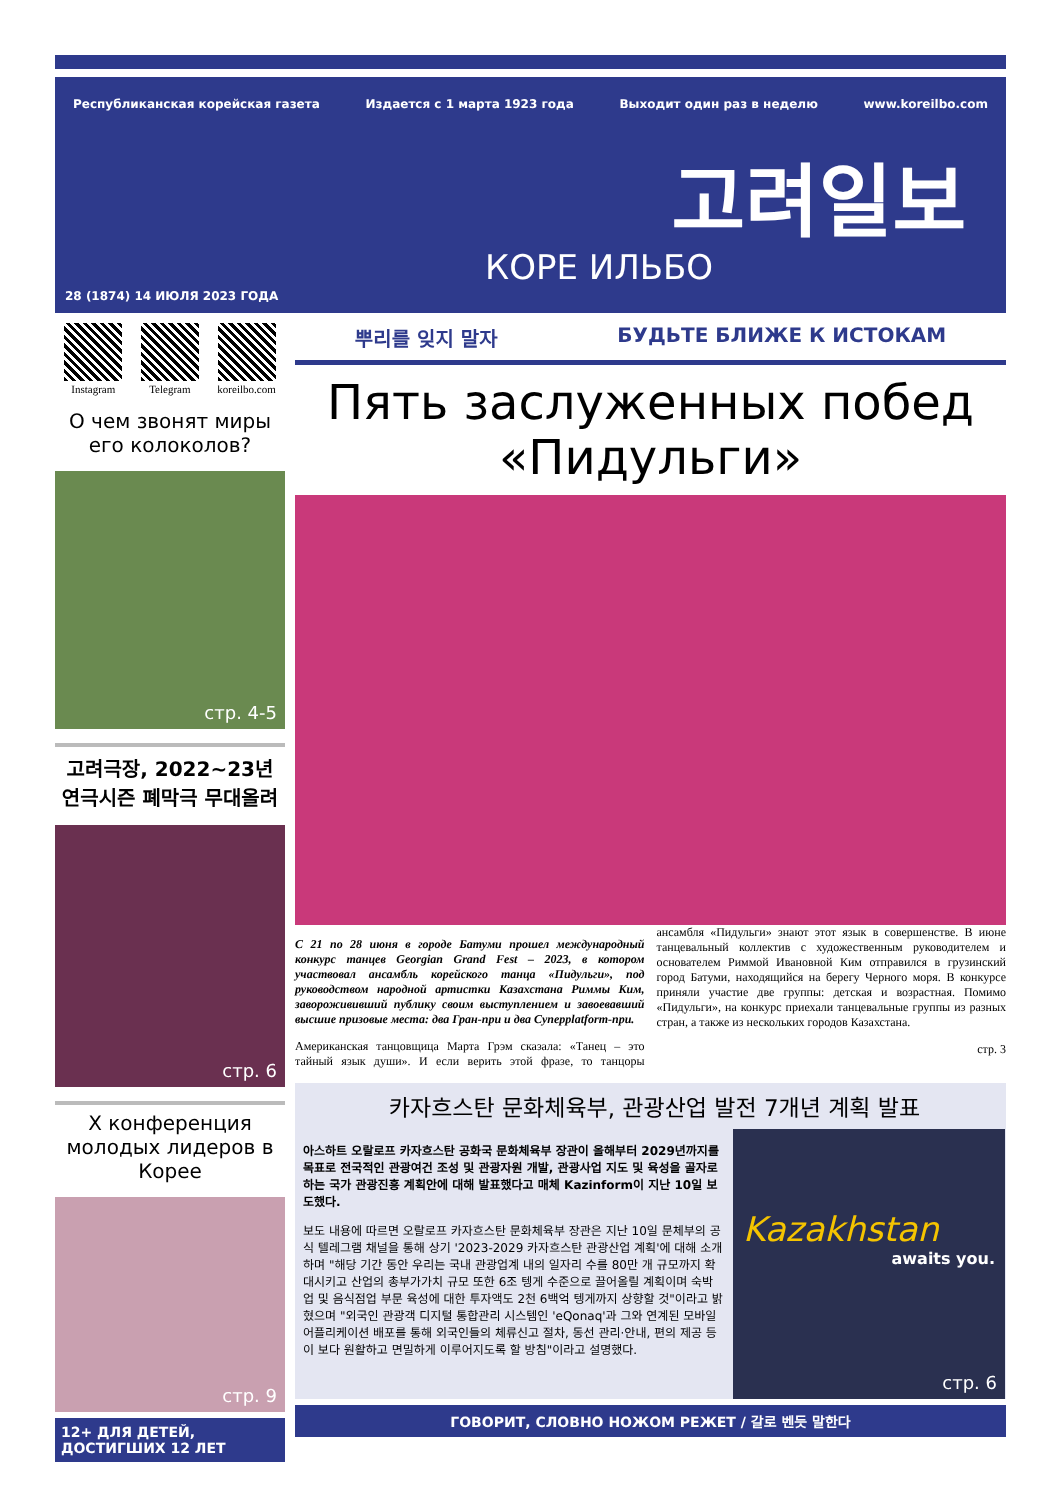Республиканская корейская газета Издается с 1 марта 1923 года Выходит один раз в неделю www.koreilbo.com
고려일보
КОРЕ ИЛЬБО
28 (1874) 14 ИЮЛЯ 2023 ГОДА
Instagram Telegram koreilbo.com
О чем звонят миры его колоколов?
стр. 4-5
고려극장, 2022~23년 연극시즌 폐막극 무대올려
стр. 6
X конференция молодых лидеров в Корее
стр. 9
12+ ДЛЯ ДЕТЕЙ, ДОСТИГШИХ 12 ЛЕТ
뿌리를 잊지 말자 БУДЬТЕ БЛИЖЕ К ИСТОКАМ
Пять заслуженных побед «Пидульги»
С 21 по 28 июня в городе Батуми прошел международный конкурс танцев Georgian Grand Fest – 2023, в котором участвовал ансамбль корейского танца «Пидульги», под руководством народной артистки Казахстана Риммы Ким, заворожививший публику своим выступлением и завоевавший высшие призовые места: два Гран-при и два Суперplatform-при.
Американская танцовщица Марта Грэм сказала: «Танец – это тайный язык души». И если верить этой фразе, то танцоры ансамбля «Пидульги» знают этот язык в совершенстве. В июне танцевальный коллектив с художественным руководителем и основателем Риммой Ивановной Ким отправился в грузинский город Батуми, находящийся на берегу Черного моря. В конкурсе приняли участие две группы: детская и возрастная. Помимо «Пидульги», на конкурс приехали танцевальные группы из разных стран, а также из нескольких городов Казахстана.
стр. 3
카자흐스탄 문화체육부, 관광산업 발전 7개년 계획 발표
아스하트 오랄로프 카자흐스탄 공화국 문화체육부 장관이 올해부터 2029년까지를 목표로 전국적인 관광여건 조성 및 관광자원 개발, 관광사업 지도 및 육성을 골자로 하는 국가 관광진흥 계획안에 대해 발표했다고 매체 Kazinform이 지난 10일 보도했다.
보도 내용에 따르면 오랄로프 카자흐스탄 문화체육부 장관은 지난 10일 문체부의 공식 텔레그램 채널을 통해 상기 '2023-2029 카자흐스탄 관광산업 계획'에 대해 소개하며 "해당 기간 동안 우리는 국내 관광업계 내의 일자리 수를 80만 개 규모까지 확대시키고 산업의 총부가가치 규모 또한 6조 텡게 수준으로 끌어올릴 계획이며 숙박업 및 음식점업 부문 육성에 대한 투자액도 2천 6백억 텡게까지 상향할 것"이라고 밝혔으며 "외국인 관광객 디지털 통합관리 시스템인 'eQonaq'과 그와 연계된 모바일 어플리케이션 배포를 통해 외국인들의 체류신고 절차, 동선 관리·안내, 편의 제공 등이 보다 원활하고 면밀하게 이루어지도록 할 방침"이라고 설명했다.
Kazakhstan
awaits you.
стр. 6
ГОВОРИТ, СЛОВНО НОЖОМ РЕЖЕТ / 갈로 벤듯 말한다